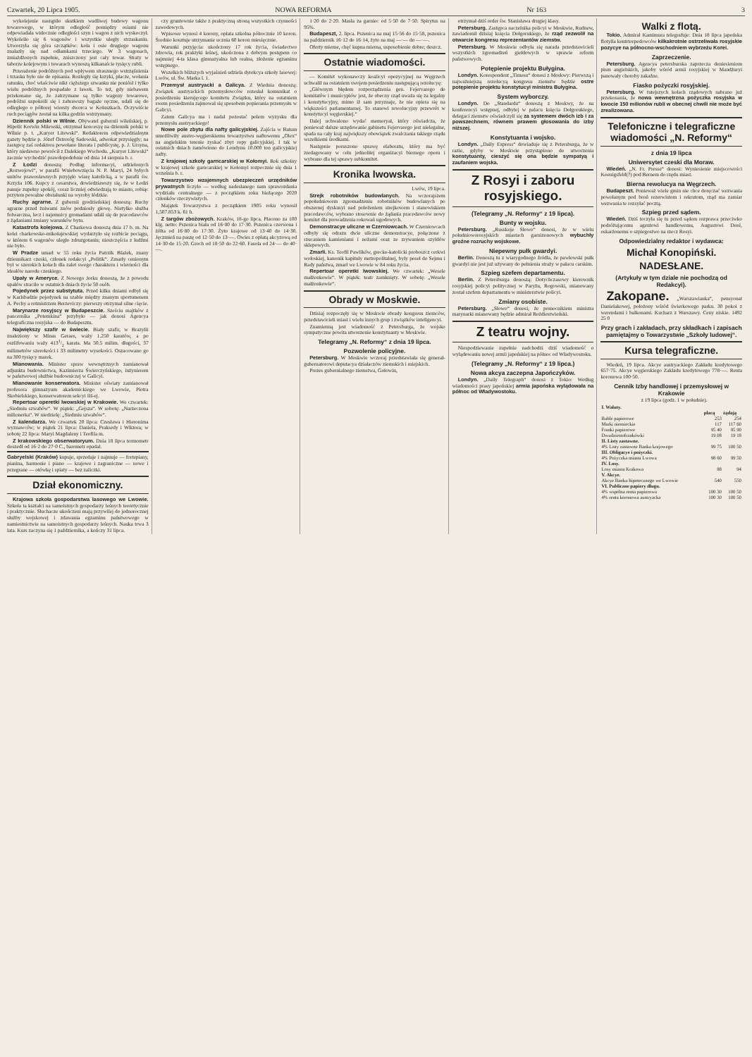Czwartek, 20 Lipca 1905. NOWA REFORMA Nr 163 3
wykolejenie nastąpiło skutkiem wadliwej budowy wagonu towarowego, w którym odległość pomiędzy osiami nie odpowiadała widocznie odległości szyn i wagon z nich wyskoczył. Wykoleiło się 6 wagonów i wszystkie uległy strzaskaniu. Utworzyła się góra szczątków: koła i osie drugiego wagonu znalazły się nad odłamkami trzeciego. W 3 wagonach, zmiażdżonych zupełnie, zniszczony jest cały towar. Straty w taborze kolejowym i towarach wynoszą kilkanaście tysięcy rubli.
Przerażenie podróżnych pod wpływem strasznego wstrząśnienia i trzasku było nie do opisania. Rozległy się krzyki, płacze, wołania ratunku, choć właściwie nikt cięższego szwanku nie poniósł i tylko wielu podróżnych pospadało z ławek. To też, gdy niebawem przekonano się, że zatrzymane są tylko wagony towarowe, podróżni uspokoili się i zabrawszy bagaże ręczne, udali się do odległego o półtorej wiorsty dworca w Koluszkach. Oczywiście ruch pociągów został na kilka godzin wstrzymany.
Dziennik polski w Wilnie. Obywatel gubernii wileńskiej, p. Hipolit Korwin Milewski, otrzymał koncesyę na dziennik polski w Wilnie p. t. „Kuryer Litewski“. Redaktorem odpowiedzialnym gazety będzie p. Józef Ostroróg Sadowski, adwokat przysięgły; na zastępcę zaś redaktora powołano literata i publicystę, p. J. Ursyna, który niedawno powrócił z Dalekiego Wschodu. „Kuryer Litewski“ zacznie wychodzić prawdopodobnie od dnia 14 sierpnia b. r.
Z Łodzi donoszą: Podług informacyi, udzielonych „Rozwojowi“, w parafii Wniebowzięcia N. P. Maryi, 24 byłych unitów prawosławnych przyjęło wiarę katolicką, a w parafii św. Krzyża 106. Kupcy z cesarstwa, dowiedziawszy się, że w Łodzi panuje zupełny spokój, coraz liczniej odwiedzają to miasto, robiąc przytem poważne obstalunki na wyroby łódzkie.
Ruchy agrarne. Z gubernii grodzieńskiej donoszą: Ruchy agrarne przed żniwami znów podniosły głowę. Nietylko służba folwarczna, lecz i najemnicy gromadami udali się do pracodawców z żądaniami zmiany warunków bytu.
Katastrofa kolejowa. Z Charkowa donoszą dnia 17 b. m. Na kolei charkowsko-mikołajewskiej wydarzyło się rozbicie pociągu, w którem 6 wagonów uległo zdruzgotaniu; nieszczęścia z ludźmi nie było.
W Pradze umarł w 55 roku życia Patrzik Blażek, znany dziennikarz czeski, członek redakcyi „Politik“. Zmarły cenionym był w szerokich kołach dla zalet swego charakteru i wierności dla ideałów narodu czeskiego.
Upały w Ameryce. Z Nowego Jorku donoszą, że z powodu upałów straciło w ostatnich dniach życie 50 osób.
Pojedynek przez substytuta. Przed kilku dniami odbył się w Karlsbadzie pojedynek na szable między znanym sportsmenem A. Pechy a rotmistrzem Berzeviczy: pierwszy otrzymał silne cięcie.
Marynarze rosyjscy w Budapeszcie. Sześciu majtków z pancernika „Potemkina“ przybyło — jak donosi Agencya telegraficzna rosyjska — do Budapesztu.
Największy szafir w świecie. Biały szafir, w Brazylii znaleziony w Minas Geraes, waży 1.250 karatów, a po oszlifowaniu waży 4131/2 karata. Ma 50.5 milim. długości, 37 milimetrów szerokości i 33 milimetry wysokości. Oszacowano go na 300 tysięcy marek.
Mianowania. Minister spraw wewnętrznych zamianował adjunkta budownictwa, Kazimierza Świerczyńskiego, inżynierem w państwowej służbie budowniczej w Galicyi.
Mianowanie konserwatora. Minister oświaty zamianował profesora gimnazyum akademickiego we Lwowie, Piotra Skobielskiego, konserwatorem sekcyi III-ej.
Repertoar operetki lwowskiej w Krakowie. We czwartek: „Siedmiu szwabów“. W piątek: „Gejsza“. W sobotę: „Narzeczona milionerka“. W niedzielę: „Siedmiu szwabów“.
Z kalendarza. We czwartek 20 lipca: Czesława i Hieronima wyznawców; w piątek 21 lipca: Daniela, Praksedy i Wiktora; w sobotę 22 lipca: Maryi Magdaleny i Teofila m.
Z krakowskiego obserwatoryum. Dnia 18 lipca termometr doszedł od 16·2 do 27·0 C., barometr opadał.
Gabryelski (Kraków) kupuje, sprzedaje i najmuje — fortepiany, pianina, harmonie i piano — krajowe i zagraniczne — nowe i przegrane — otówkę i spiaty — bez zaliczki.
Dział ekonomiczny.
Krajowa szkoła gospodarstwa lasowego we Lwowie. Szkoła ta kształci na samoistnych gospodarzy leśnych teoretycznie i praktycznie. Słuchacze ukończeni mają przywilej do jednorocznej służby wojskowej i zdawania egzaminu państwowego w namiestnictwie na samoistnych gospodarzy leśnych. Nauka trwa 3 lata. Kurs zaczyna się 1 października, a kończy 31 lipca.
czy gruntownie także z praktyczną stroną wszystkich czynności zawodowych.
Wpisowe wynosi 4 korony, opłata szkolna półrocznie 10 koron. Średnio kosztuje utrzymanie ucznia 60 koron miesięcznie.
Warunki przyjęcia: ukończony 17 rok życia, świadectwo zdrowia, rok praktyki leśnej, ukończona z dobrym postępem co najmniej 4-ta klasa gimnazyalna lub realna, złożenie egzaminu wstępnego.
Wszelkich bliższych wyjaśnień udziela dyrekcya szkoły lasowej: Lwów, ul. Św. Marka l. 1.
Przemysł austryacki a Galicya. Z Wiednia donoszą: Związek austryackich przemysłowców rozesłał komunikat o posiedzeniu kierujęcego komitetu Związku, który na ostatniem swem posiedzeniu zajmował się sposobem popierania przemysłu w Galicyi.
Zatem Galicya ma i nadal pozostać polem wyzysku dla przemysłu austryackiego!
Nowe pole zbytu dla nafty galicyjskiej. Zajścia w Batum umożliwiły austro-węgierskiemu towarzystwu naftowemu „Olex“ na angielskim terenie zyskać zbyt ropy galicyjskiej. I tak w ostatnich dniach zamówiono do Londynu 10.000 ton galicyjskiej nafty.
Z krajowej szkoły garncarskiej w Kołomyi. Rok szkolny w krajowej szkole garncarskiej w Kołomyi rozpocznie się dnia 1 września b. r.
Towarzystwo wzajemnych ubezpieczeń urzędników prywatnych liczyło — według nadesłanego nam sprawozdania wydziału centralnego — z początkiem roku bieżącego 2020 członków rzeczywistych.
Majątek Towarzystwa z początkiem 1905 roku wynosił 1,507.853 k. 61 h.
Z targów zbożowych. Kraków, 18-go lipca. Płacono za 100 klg. netto: Pszenica biała od 16·80 do 17·30. Pszenica czerwona i żółta od 16·80 do 17·30. Żyto krajowe od 13·40 do 14·30. Jęczmień na paszę od 12·50 do 13·—. Owies z opłatą akcyzową od 14·30 do 15·20. Groch od 18·50 do 22·60. Fasola od 24·— do 40·—.
1·20 do 2·20. Masła za garniec od 5·50 do 7·50. Spirytus na 95%.
Budapeszt, 2. lipca. Pszenica na maj 15·56 do 15·58, pszenica na październik 16·12 do 16·14, żyto na maj —·— do —·—.
Oferty mierne, chęć kupna mierna, usposobienie dobre; deszcz.
Ostatnie wiadomości.
— Komitet wykonawczy koalicyi opozycyjnej na Węgrzech uchwalił na ostatniem swojem posiedzeniu następującą rezolucyę:
„Głównym błędem rozporządzenia gen. Fejervarego do komitatów i municypiów jest, że obecny rząd uważa się za legalny i konstytucyjny, mimo iż sam przyznaje, że nie opiera się na większości parlamentarnej. To stanowi rewolucyjny przewrót w konstytucyi węgierskiej.“
Dalej uchwalono wydać memoryał, który oświadcza, że ponieważ dalsze urzędowanie gabinetu Fejervarego jest nielegalne, spada na cały kraj największy obowiązek zwalczania takiego rządu wszelkiemi środkami.
Następnie poruszono sprawę elaboratu, który ma być zredagowany w celu jednolitej organizacyi biernego oporu i wybrano dla tej sprawy subkomitet.
Kronika lwowska.
Lwów, 19 lipca.
Strejk robotników budowlanych. Na wczorajszem popołudniowem zgromadzeniu robotników budowlanych po obszernej dyskusyi nad położeniem strejkowem i stanowiskiem pracodawców, wybrano stosownie do żądania pracodawców nowy komitet dla prowadzenia rokowań ugodowych.
Demonstracye uliczne w Czerniowcach. W Czerniowcach odbyły się odrazu dwie uliczne demonstracye, połączone z rzucaniem kamieniami i nożami oraz ze zrywaniem szyldów sklepowych.
Zmarli. Ks. Teofil Pawlików, grecko-katolicki proboszcz cerkwi wołoskiej, kanonik kapituły metropolitalnej, były poseł do Sejmu i Rady państwa, zmarł we Lwowie w 84 roku życia.
Repertoar operetki lwowskiej. We czwartek: „Wesele małżonkowie“. W piątek: teatr zamknięty. W sobotę: „Wesele małżonkowie“.
Obrady w Moskwie.
Dzisiaj rozpoczęły się w Moskwie obrady kongresu ziemców, przedstawicieli miast i wielu innych grup i związków inteligencyi.
Znamienną jest wiadomość z Petersburga, że wojsko sympatyczne powita utworzenie konstytuanty w Moskwie.
Telegramy „N. Reformy“ z dnia 19 lipca.
Pozwolenie policyjne.
Petersburg. W Moskwie wczoraj przedstawiała się generał-gubernatorowi deputacya działaczów ziemskich i miejskich.
Prezes gubernialnego ziemstwa, Gołowin,
otrzymał dziś order św. Stanisława drugiej klasy.
Petersburg. Zastępca naczelnika policyi w Moskwie, Rudnew, zawiadomił dzisiaj księcia Dołgorukiego, że rząd zezwolił na otwarcie kongresu reprezentantów ziemstw.
Petersburg. W Moskwie odbyła się narada przedstawicieli wszystkich zgromadzeń giełdowych w sprawie reform państwowych.
Potępienie projektu Bułygina.
Londyn. Korespondent „Timesu“ donosi z Moskwy: Pierwszą i najważniejszą rezolucyą kongresu ziemstw będzie ostre potępienie projektu konstytucyi ministra Bułygina.
System wyborczy.
Londyn. Do „Standardu“ donoszą z Moskwy, że na konferencyi wstępnej, odbytej w pałacu księcia Dołgorukiego, delegaci ziemstw oświadczyli się za systemem dwóch izb i za powszechnem, równem prawem głosowania do izby niższej.
Konstytuanta i wojsko.
Londyn. „Daily Express“ dowiaduje się z Petersburga, że w razie, gdyby w Moskwie przystąpiono do utworzenia konstytuanty, cieszyć się ona będzie sympatyą i zaufaniem wojska.
Z Rosyi i zaboru rosyjskiego.
(Telegramy „N. Reformy“ z 19 lipca).
Bunty w wojsku.
Petersburg. „Russkoje Słowo“ donosi, że w wielu południoworosyjskich miastach garnizonowych wybuchły groźne rozruchy wojskowe.
Niepewny pułk gwardyi.
Berlin. Donoszą tu z wiarygodnego źródła, że pawłowski pułk gwardyi nie jest już używany do pełnienia straży w pałacu carskim.
Szpieg szefem departamentu.
Berlin. Z Petersburga donoszą: Dotychczasowy kierownik rosyjskiej policyi politycznej w Paryżu, Rogowski, mianowany został szefem departamentu w ministerstwie policyi.
Zmiany osobiste.
Petersburg. „Słowo“ donosi, że pomocnikiem ministra marynarki mianowany będzie admirał Rożdiestwieński.
Z teatru wojny.
Niespodziewanie zupełnie nadchodzi dziś wiadomość o wylądowaniu nowej armii japońskiej na północ od Władywostoku.
(Telegramy „N. Reformy“ z 19 lipca.)
Nowa akcya zaczepna Japończyków.
Londyn. „Daily Telegraph“ donosi z Tokio: Według wiadomości prasy japońskiej armia japońska wylądowała na północ od Władywostoku.
Walki z flotą.
Tokio. Admirał Kamimura telegrafuje: Dnia 18 lipca japońska flotylla kontrtorpedowców kilkakrotnie ostrzeliwała rosyjskie pozycye na północno-wschodniem wybrzeżu Korei.
Zaprzeczenie.
Petersburg. Agencya petersburska zaprzecza doniesieniom pism angielskich, jakoby wśród armii rosyjskiej w Mandżuryi panowały choroby zakaźne.
Fiasko pożyczki rosyjskiej.
Petersburg. W tutejszych kołach rządowych nabrano już przekonania, że nowa wewnętrzna pożyczka rosyjska w kwocie 150 milionów rubli w obecnej chwili nie może być zrealizowana.
Telefoniczne i telegraficzne wiadomości „N. Reformy“
z dnia 19 lipca
Uniwersytet czeski dla Moraw.
Wiedeń. „N. Fr. Presse“ donosi: Wyniesienie miejscowości Koenigsfeld(?) pod Bernem do rzędu miast.
Bierna rewolucya na Węgrzech.
Budapeszt. Ponieważ wiele gmin nie chce doręczać wezwania powołanym pod broń rezerwistom i rekrutom, rząd ma zamiar wezwania te rozsyłać pocztą.
Szpieg przed sądem.
Wiedeń. Dziś toczyła się tu przed sądem rozprawa przeciwko podróżującemu agentowi handlowemu, Augustowi Doré, oskarżonemu o szpiegostwo na rzecz Rosyi.
Odpowiedzialny redaktor i wydawca:
Michał Konopiński.
NADESŁANE.
(Artykuły w tym dziale nie pochodzą od Redakcyi).
Zakopane. „Warszawianka“, pensyonat Danielakowej, położony wśród świerkowego parku. 30 pokoi z werendami i balkonami. Kucharz z Warszawy. Ceny niskie. 1492 25 0
Przy grach i zakładach, przy składkach i zapisach pamiętajmy o Towarzystwie „Szkoły ludowej“.
Kursa telegraficzne.
Wiedeń, 19 lipca. Akcye austryackiego Zakładu kredytowego 657·75. Akcye węgierskiego Zakładu kredytowego 778·—. Renta koronowa 100·50.
Cennik Izby handlowej i przemysłowej w Krakowie
z 19 lipca (godz. 1 w południe).
| I. Waluty. | | |
| --- | --- | --- |
| | płacą | żądają |
| Ruble papierowe | 253 | 254 |
| Marki niemieckie | 117 | 117 60 |
| Franki papierowe | 95 40 | 95 90 |
| Dwudziestofrankówki | 19 08 | 19 18 |
| II. Listy zastawne. | | |
| 4% Listy zastawne Banku krajowego | 99 75 | 100 50 |
| III. Obligacye i pożyczki. | | |
| 4% Pożyczka miasta Lwowa | 98 60 | 99 50 |
| IV. Losy. | | |
| Losy miasta Krakowa | 88 | 94 |
| V. Akcye. | | |
| Akcye Banku hipotecznego we Lwowie | 540 | 550 |
| VI. Publiczne papiery długu. | | |
| 4% wspólna renta papierowa | 100 30 | 100 50 |
| 4% renta koronowa austryacka | 100 30 | 100 50 |